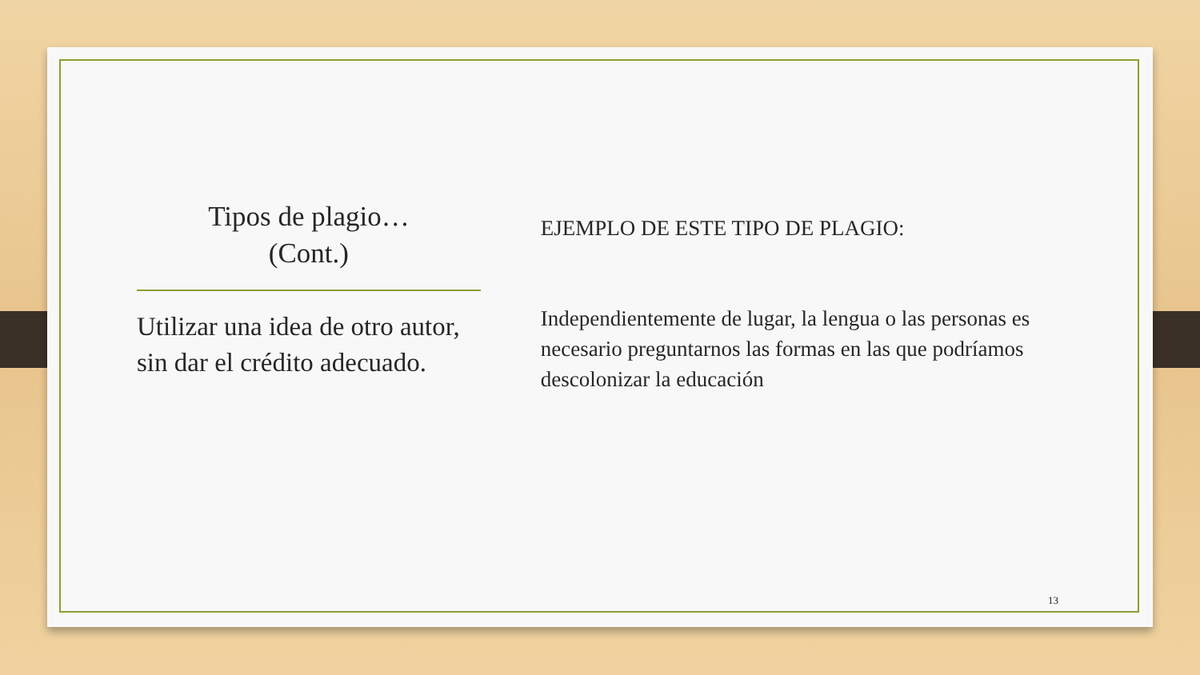Tipos de plagio…
(Cont.)
Utilizar una idea de otro autor, sin dar el crédito adecuado.
EJEMPLO DE ESTE TIPO DE PLAGIO:
Independientemente de lugar, la lengua o las personas es necesario preguntarnos las formas en las que podríamos descolonizar la educación
13